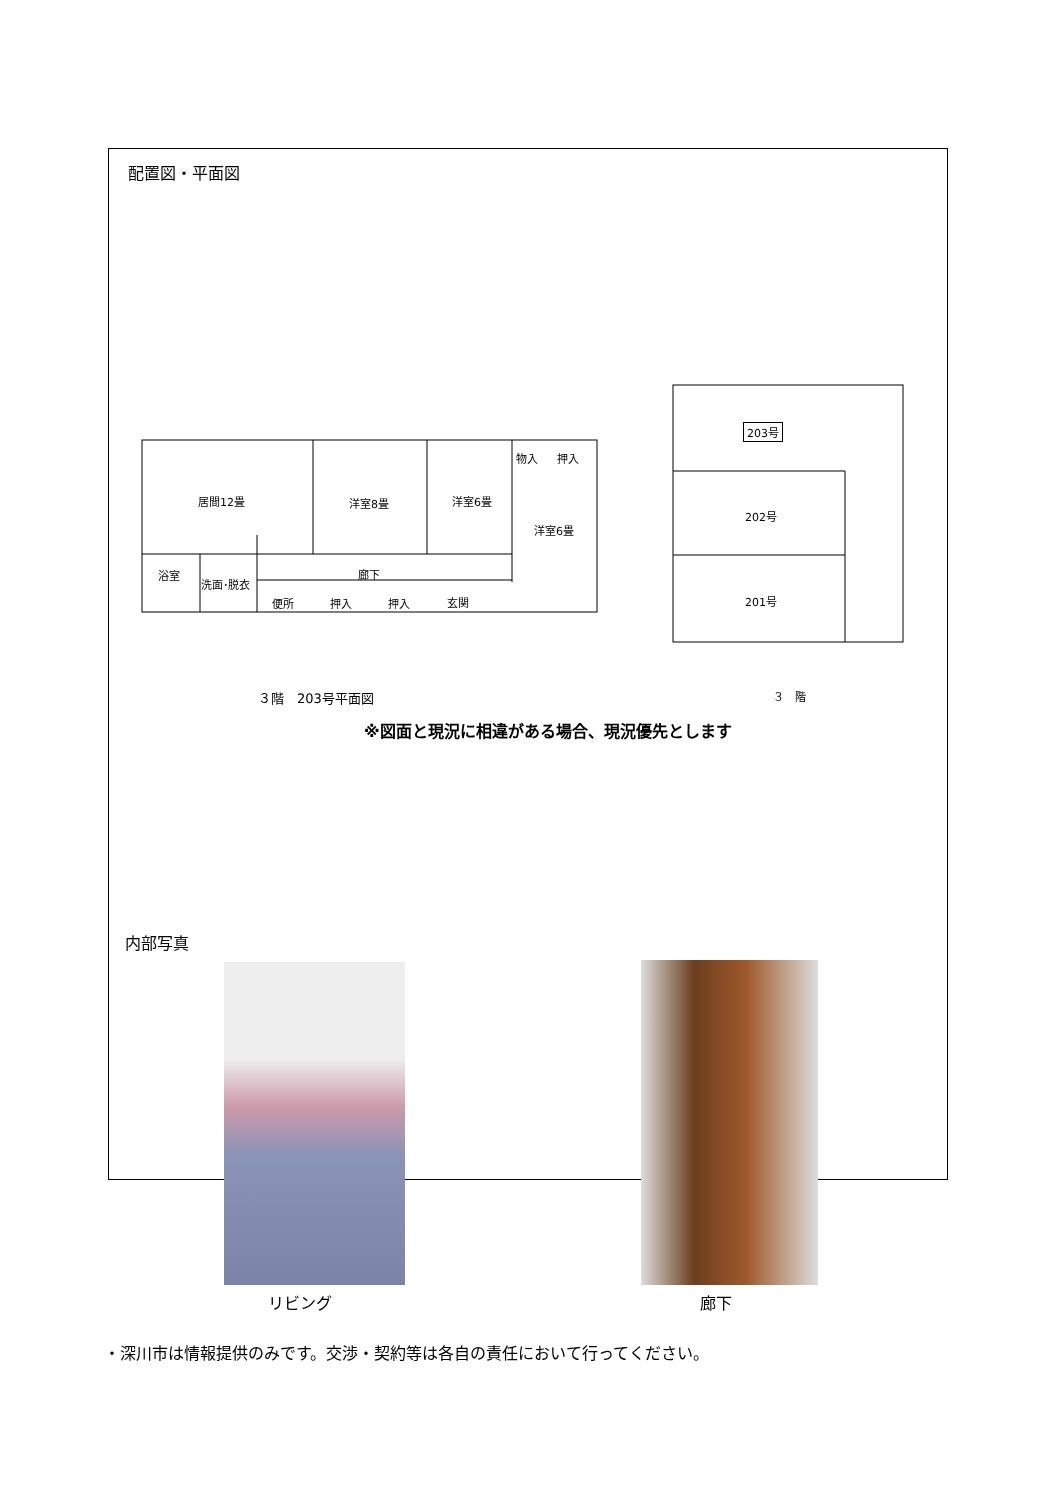配置図・平面図
居間12畳 洋室8畳 洋室6畳
洋室6畳
物入 押入
浴室
洗面･脱衣
廊下
便所 押入 押入 玄関
203号
202号
201号
３階　203号平面図 ３　階
※図面と現況に相違がある場合、現況優先とします
内部写真
リビング 廊下
・深川市は情報提供のみです。交渉・契約等は各自の責任において行ってください。